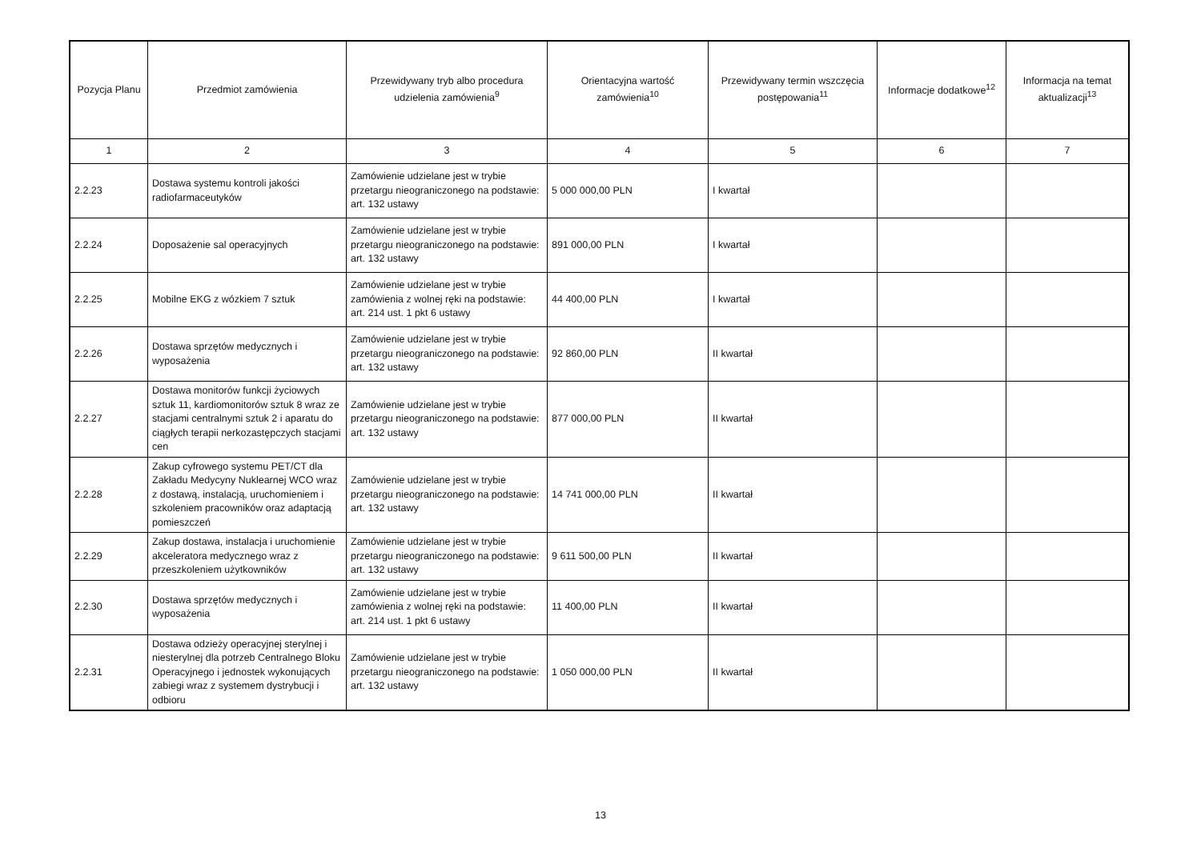| Pozycja Planu | Przedmiot zamówienia | Przewidywany tryb albo procedura udzielenia zamówienia<sup>9</sup> | Orientacyjna wartość zamówienia<sup>10</sup> | Przewidywany termin wszczęcia postępowania<sup>11</sup> | Informacje dodatkowe<sup>12</sup> | Informacja na temat aktualizacji<sup>13</sup> |
| --- | --- | --- | --- | --- | --- | --- |
| 1 | 2 | 3 | 4 | 5 | 6 | 7 |
| 2.2.23 | Dostawa systemu kontroli jakości radiofarmaceutyków | Zamówienie udzielane jest w trybie przetargu nieograniczonego na podstawie: art. 132 ustawy | 5 000 000,00 PLN | I kwartał | | |
| 2.2.24 | Doposażenie sal operacyjnych | Zamówienie udzielane jest w trybie przetargu nieograniczonego na podstawie: art. 132 ustawy | 891 000,00 PLN | I kwartał | | |
| 2.2.25 | Mobilne EKG z wózkiem 7 sztuk | Zamówienie udzielane jest w trybie zamówienia z wolnej ręki na podstawie: art. 214 ust. 1 pkt 6 ustawy | 44 400,00 PLN | I kwartał | | |
| 2.2.26 | Dostawa sprzętów medycznych i wyposażenia | Zamówienie udzielane jest w trybie przetargu nieograniczonego na podstawie: art. 132 ustawy | 92 860,00 PLN | II kwartał | | |
| 2.2.27 | Dostawa monitorów funkcji życiowych sztuk 11, kardiomonitorów sztuk 8 wraz ze stacjami centralnymi sztuk 2 i aparatu do ciągłych terapii nerkozastępczych stacjami cen | Zamówienie udzielane jest w trybie przetargu nieograniczonego na podstawie: art. 132 ustawy | 877 000,00 PLN | II kwartał | | |
| 2.2.28 | Zakup cyfrowego systemu PET/CT dla Zakładu Medycyny Nuklearnej WCO wraz z dostawą, instalacją, uruchomieniem i szkoleniem pracowników oraz adaptacją pomieszczeń | Zamówienie udzielane jest w trybie przetargu nieograniczonego na podstawie: art. 132 ustawy | 14 741 000,00 PLN | II kwartał | | |
| 2.2.29 | Zakup dostawa, instalacja i uruchomienie akceleratora medycznego wraz z przeszkoleniem użytkowników | Zamówienie udzielane jest w trybie przetargu nieograniczonego na podstawie: art. 132 ustawy | 9 611 500,00 PLN | II kwartał | | |
| 2.2.30 | Dostawa sprzętów medycznych i wyposażenia | Zamówienie udzielane jest w trybie zamówienia z wolnej ręki na podstawie: art. 214 ust. 1 pkt 6 ustawy | 11 400,00 PLN | II kwartał | | |
| 2.2.31 | Dostawa odzieży operacyjnej sterylnej i niesterylnej dla potrzeb Centralnego Bloku Operacyjnego i jednostek wykonujących zabiegi wraz z systemem dystrybucji i odbioru | Zamówienie udzielane jest w trybie przetargu nieograniczonego na podstawie: art. 132 ustawy | 1 050 000,00 PLN | II kwartał | | |
13